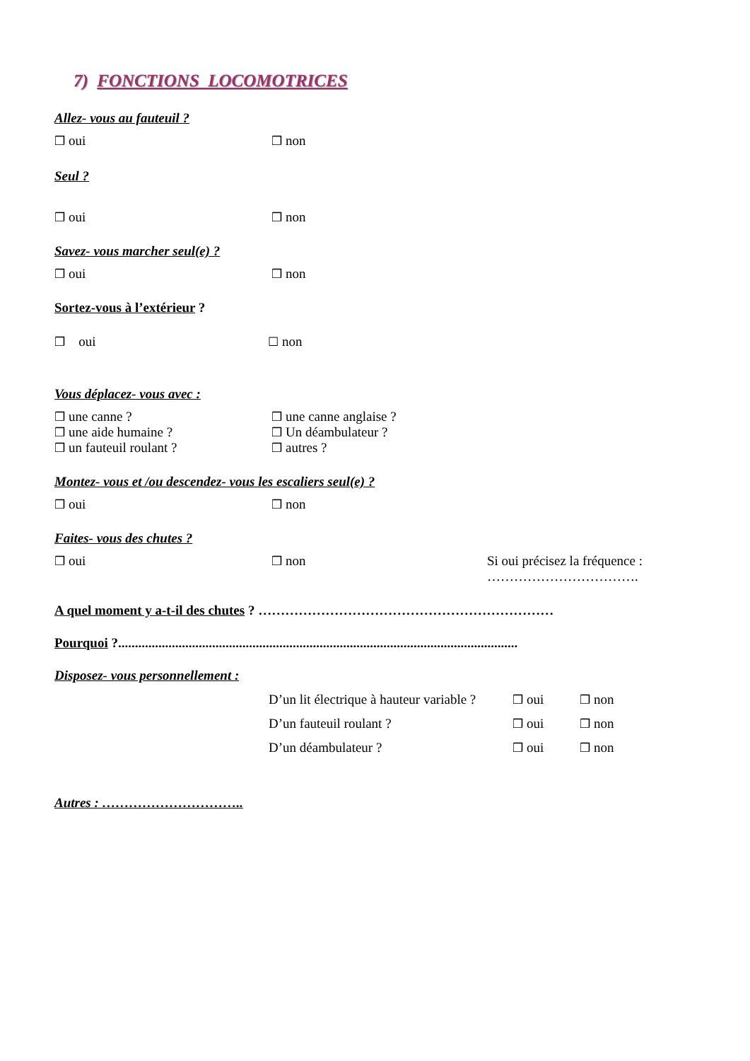7) FONCTIONS LOCOMOTRICES
Allez- vous au fauteuil ?
❒ oui ❒ non
Seul ?
❒ oui ❒ non
Savez- vous marcher seul(e) ?
❒ oui ❒ non
Sortez-vous à l’extérieur ?
❒ oui ☐ non
Vous déplacez- vous avec :
❒ une canne ?
❒ une aide humaine ?
❒ un fauteuil roulant ? ❒ une canne anglaise ?
❒ Un déambulateur ?
❒ autres ?
Montez- vous et /ou descendez- vous les escaliers seul(e) ?
❒ oui ❒ non
Faites- vous des chutes ?
❒ oui ❒ non Si oui précisez la fréquence :
…………………………….
A quel moment y a-t-il des chutes ? …………………………………………………………
Pourquoi ?.......................................................................................................................
Disposez- vous personnellement :
D’un lit électrique à hauteur variable ? ❒ oui ❒ non
D’un fauteuil roulant ? ❒ oui ❒ non
D’un déambulateur ? ❒ oui ❒ non
Autres : …………………………..